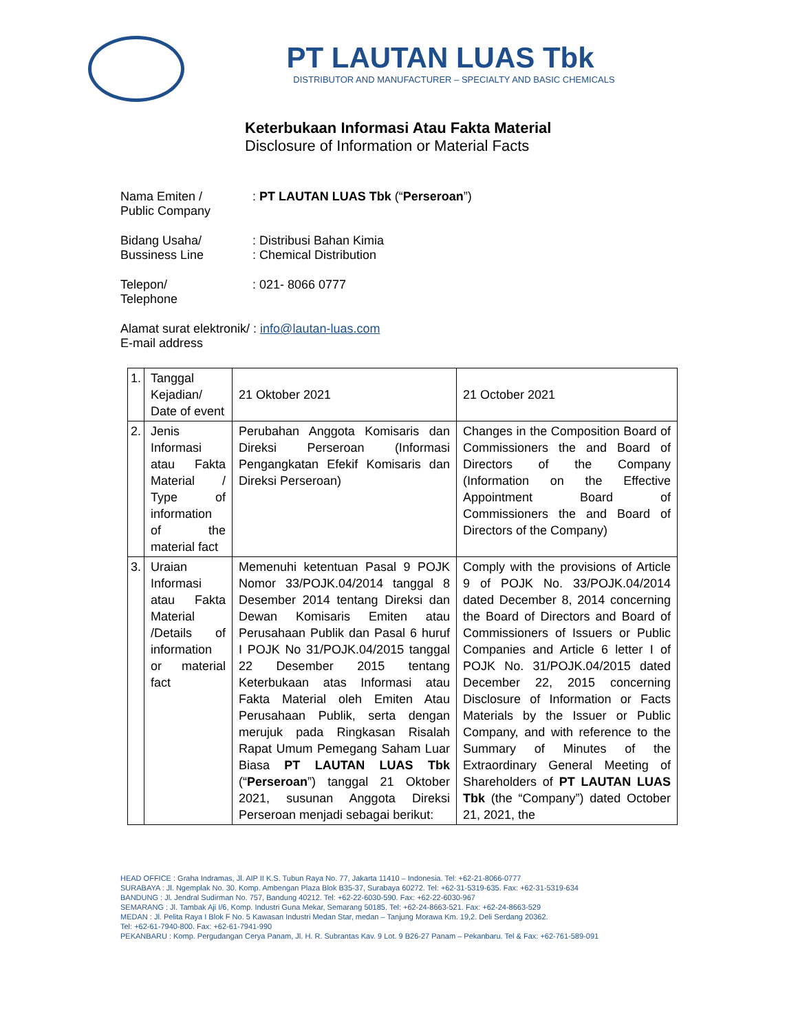PT LAUTAN LUAS Tbk
DISTRIBUTOR AND MANUFACTURER – SPECIALTY AND BASIC CHEMICALS
Keterbukaan Informasi Atau Fakta Material
Disclosure of Information or Material Facts
Nama Emiten /
Public Company
: PT LAUTAN LUAS Tbk (“Perseroan”)
Bidang Usaha/
Bussiness Line
: Distribusi Bahan Kimia
: Chemical Distribution
Telepon/
Telephone
: 021- 8066 0777
Alamat surat elektronik/ : info@lautan-luas.com
E-mail address
| 1. | Tanggal Kejadian/ Date of event | 21 Oktober 2021 | 21 October 2021 |
| 2. | Jenis Informasi atau Fakta Material / Type of information of the material fact | Perubahan Anggota Komisaris dan Direksi Perseroan (Informasi Pengangkatan Efekif Komisaris dan Direksi Perseroan) | Changes in the Composition Board of Commissioners the and Board of Directors of the Company (Information on the Effective Appointment Board of Commissioners the and Board of Directors of the Company) |
| 3. | Uraian Informasi atau Fakta Material /Details of information or material fact | Memenuhi ketentuan Pasal 9 POJK Nomor 33/POJK.04/2014 tanggal 8 Desember 2014 tentang Direksi dan Dewan Komisaris Emiten atau Perusahaan Publik dan Pasal 6 huruf I POJK No 31/POJK.04/2015 tanggal 22 Desember 2015 tentang Keterbukaan atas Informasi atau Fakta Material oleh Emiten Atau Perusahaan Publik, serta dengan merujuk pada Ringkasan Risalah Rapat Umum Pemegang Saham Luar Biasa PT LAUTAN LUAS Tbk (“ Perseroan ”) tanggal 21 Oktober 2021, susunan Anggota Direksi Perseroan menjadi sebagai berikut: | Comply with the provisions of Article 9 of POJK No. 33/POJK.04/2014 dated December 8, 2014 concerning the Board of Directors and Board of Commissioners of Issuers or Public Companies and Article 6 letter I of POJK No. 31/POJK.04/2015 dated December 22, 2015 concerning Disclosure of Information or Facts Materials by the Issuer or Public Company, and with reference to the Summary of Minutes of the Extraordinary General Meeting of Shareholders of PT LAUTAN LUAS Tbk (the “Company”) dated October 21, 2021, the |
HEAD OFFICE : Graha Indramas, Jl. AIP II K.S. Tubun Raya No. 77, Jakarta 11410 – Indonesia. Tel: +62-21-8066-0777
SURABAYA : Jl. Ngemplak No. 30. Komp. Ambengan Plaza Blok B35-37, Surabaya 60272. Tel: +62-31-5319-635. Fax: +62-31-5319-634
BANDUNG : Jl. Jendral Sudirman No. 757, Bandung 40212. Tel: +62-22-6030-590. Fax: +62-22-6030-967
SEMARANG : Jl. Tambak Aji I/6, Komp. Industri Guna Mekar, Semarang 50185. Tel: +62-24-8663-521. Fax: +62-24-8663-529
MEDAN : Jl. Pelita Raya I Blok F No. 5 Kawasan Industri Medan Star, medan – Tanjung Morawa Km. 19,2. Deli Serdang 20362.
Tel: +62-61-7940-800. Fax: +62-61-7941-990
PEKANBARU : Komp. Pergudangan Cerya Panam, Jl. H. R. Subrantas Kav. 9 Lot. 9 B26-27 Panam – Pekanbaru. Tel & Fax: +62-761-589-091